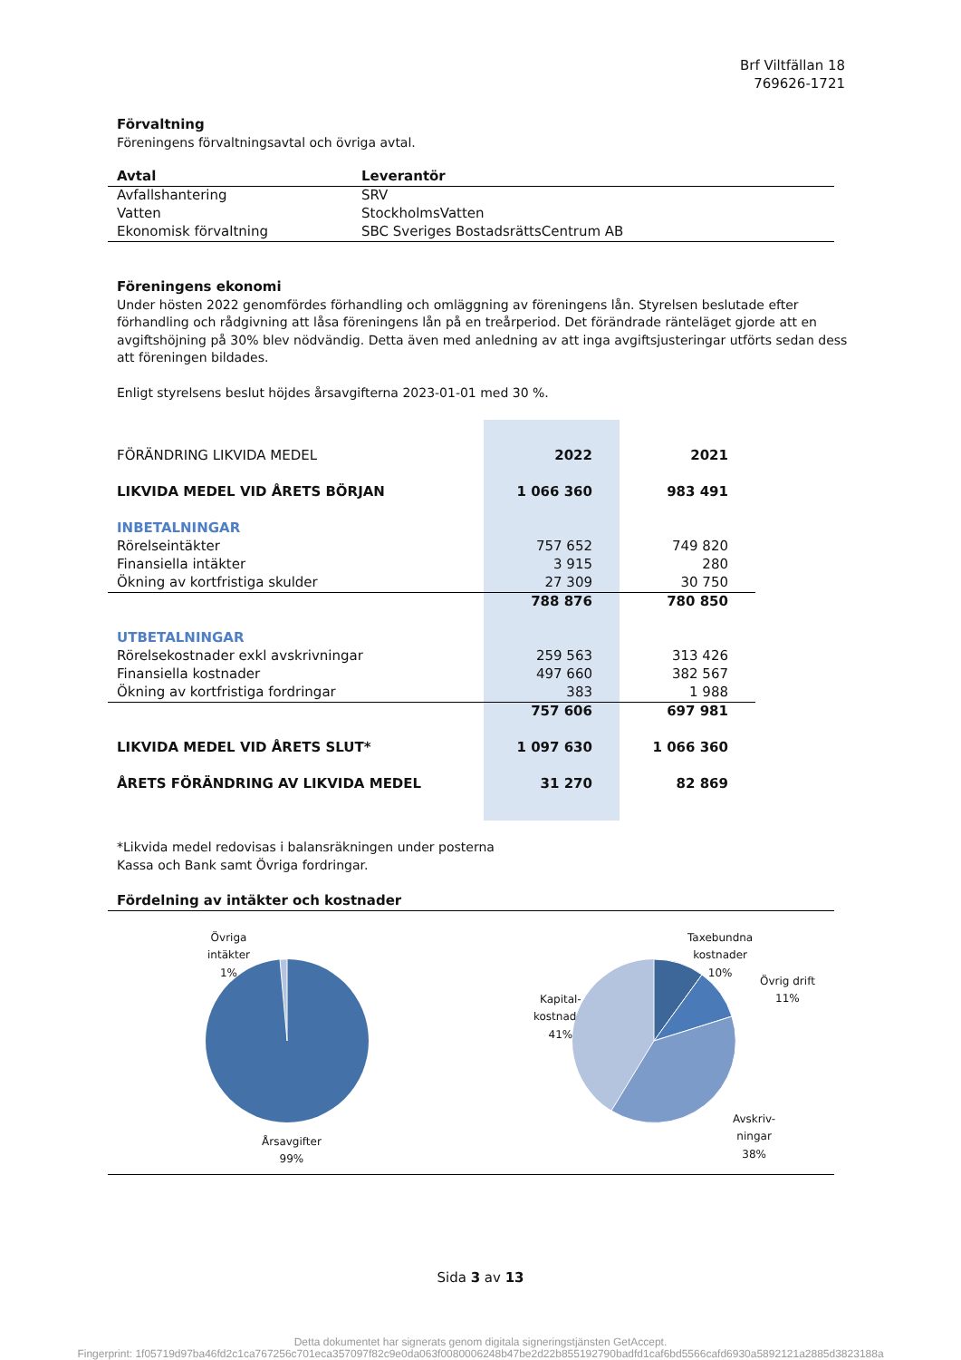Brf Viltfällan 18
769626-1721
Förvaltning
Föreningens förvaltningsavtal och övriga avtal.
| Avtal | Leverantör |
| --- | --- |
| Avfallshantering | SRV |
| Vatten | StockholmsVatten |
| Ekonomisk förvaltning | SBC Sveriges BostadsrättsCentrum AB |
Föreningens ekonomi
Under hösten 2022 genomfördes förhandling och omläggning av föreningens lån. Styrelsen beslutade efter förhandling och rådgivning att låsa föreningens lån på en treårperiod. Det förändrade ränteläget gjorde att en avgiftshöjning på 30% blev nödvändig. Detta även med anledning av att inga avgiftsjusteringar utförts sedan dess att föreningen bildades.
Enligt styrelsens beslut höjdes årsavgifterna 2023-01-01 med 30 %.
| FÖRÄNDRING LIKVIDA MEDEL | 2022 | 2021 |
| LIKVIDA MEDEL VID ÅRETS BÖRJAN | 1 066 360 | 983 491 |
| INBETALNINGAR | | |
| Rörelseintäkter | 757 652 | 749 820 |
| Finansiella intäkter | 3 915 | 280 |
| Ökning av kortfristiga skulder | 27 309 | 30 750 |
| | 788 876 | 780 850 |
| UTBETALNINGAR | | |
| Rörelsekostnader exkl avskrivningar | 259 563 | 313 426 |
| Finansiella kostnader | 497 660 | 382 567 |
| Ökning av kortfristiga fordringar | 383 | 1 988 |
| | 757 606 | 697 981 |
| LIKVIDA MEDEL VID ÅRETS SLUT* | 1 097 630 | 1 066 360 |
| ÅRETS FÖRÄNDRING AV LIKVIDA MEDEL | 31 270 | 82 869 |
*Likvida medel redovisas i balansräkningen under posterna
Kassa och Bank samt Övriga fordringar.
Fördelning av intäkter och kostnader
Övriga
intäkter
1%
Årsavgifter
99%
Taxebundna
kostnader
10%
Övrig drift
11%
Kapital-
kostnader
41%
Avskriv-
ningar
38%
Sida 3 av 13
Detta dokumentet har signerats genom digitala signeringstjänsten GetAccept.
Fingerprint: 1f05719d97ba46fd2c1ca767256c701eca357097f82c9e0da063f0080006248b47be2d22b855192790badfd1caf6bd5566cafd6930a5892121a2885d3823188a